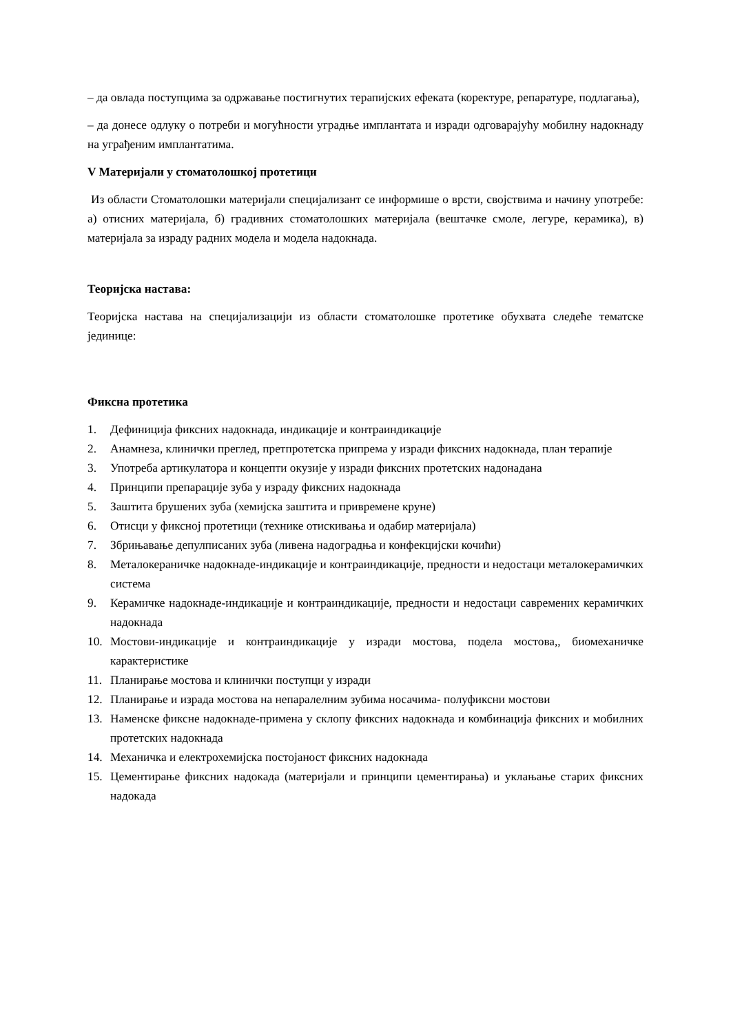– да овлада поступцима за одржавање постигнутих терапијских ефеката (коректуре, репаратуре, подлагања),
– да донесе одлуку о потреби и могућности уградње имплантата и изради одговарајућу мобилну надокнаду на уграђеним имплантатима.
V Материјали у стоматолошкој протетици
Из области Стоматолошки материјали специјализант се информише о врсти, својствима и начину употребе: а) отисних материјала, б) градивних стоматолошких материјала (вештачке смоле, легуре, керамика), в) материјала за израду радних модела и модела надокнада.
Теоријска настава:
Теоријска настава на специјализацији из области стоматолошке протетике обухвата следеће тематске јединице:
Фиксна протетика
1. Дефиниција фиксних надокнада, индикације и контраиндикације
2. Анамнеза, клинички преглед, претпротетска припрема у изради фиксних надокнада, план терапије
3. Употреба артикулатора и концепти окузије у изради фиксних протетских надонадана
4. Принципи препарације зуба у израду фиксних надокнада
5. Заштита брушених зуба (хемијска заштита и привремене круне)
6. Отисци у фиксној протетици (технике отискивања и одабир материјала)
7. Збрињавање депулписаних зуба (ливена надоградња и конфекцијски кочићи)
8. Металокераничке надокнаде-индикације и контраиндикације, предности и недостаци металокерамичких система
9. Керамичке надокнаде-индикације и контраиндикације, предности и недостаци савремених керамичких надокнада
10. Мостови-индикације и контраиндикације у изради мостова, подела мостова,, биомеханичке карактеристике
11. Планирање мостова и клинички поступци у изради
12. Планирање и израда мостова на непаралелним зубима носачима- полуфиксни мостови
13. Наменске фиксне надокнаде-примена у склопу фиксних надокнада и комбинација фиксних и мобилних протетских надокнада
14. Механичка и електрохемијска постојаност фиксних надокнада
15. Цементирање фиксних надокада (материјали и принципи цементирања) и уклањање старих фиксних надокада